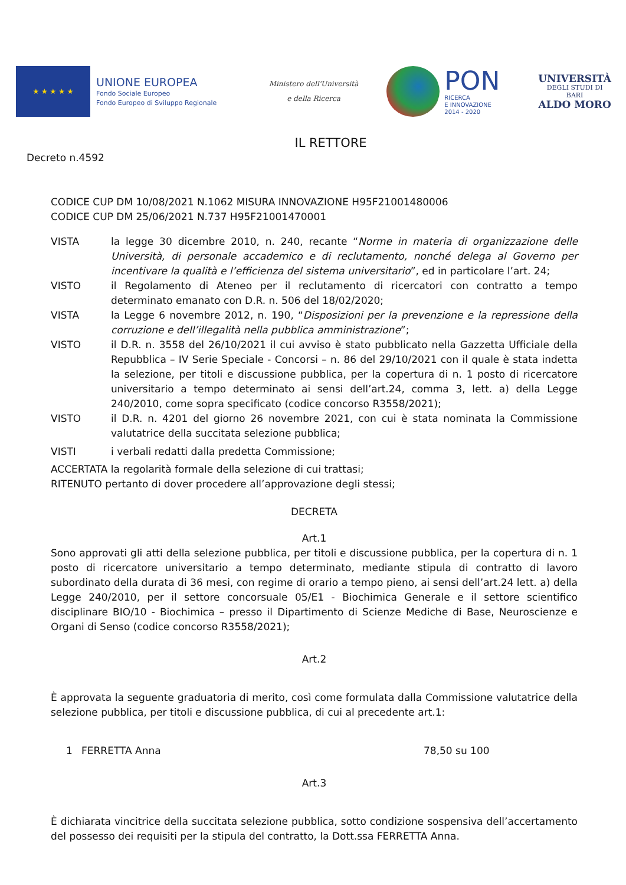★ ★ ★ ★ ★
UNIONE EUROPEA
Fondo Sociale Europeo
Fondo Europeo di Sviluppo Regionale
Ministero dell'Università
e della Ricerca
PON
RICERCA
E INNOVAZIONE
2014 - 2020
UNIVERSITÀ
DEGLI STUDI DI BARI
ALDO MORO
IL RETTORE
Decreto n.4592
CODICE CUP DM 10/08/2021 N.1062 MISURA INNOVAZIONE H95F21001480006
CODICE CUP DM 25/06/2021 N.737 H95F21001470001
VISTA la legge 30 dicembre 2010, n. 240, recante “Norme in materia di organizzazione delle Università, di personale accademico e di reclutamento, nonché delega al Governo per incentivare la qualità e l’efficienza del sistema universitario”, ed in particolare l’art. 24;
VISTO il Regolamento di Ateneo per il reclutamento di ricercatori con contratto a tempo determinato emanato con D.R. n. 506 del 18/02/2020;
VISTA la Legge 6 novembre 2012, n. 190, “Disposizioni per la prevenzione e la repressione della corruzione e dell’illegalità nella pubblica amministrazione”;
VISTO il D.R. n. 3558 del 26/10/2021 il cui avviso è stato pubblicato nella Gazzetta Ufficiale della Repubblica – IV Serie Speciale - Concorsi – n. 86 del 29/10/2021 con il quale è stata indetta la selezione, per titoli e discussione pubblica, per la copertura di n. 1 posto di ricercatore universitario a tempo determinato ai sensi dell’art.24, comma 3, lett. a) della Legge 240/2010, come sopra specificato (codice concorso R3558/2021);
VISTO il D.R. n. 4201 del giorno 26 novembre 2021, con cui è stata nominata la Commissione valutatrice della succitata selezione pubblica;
VISTI i verbali redatti dalla predetta Commissione;
ACCERTATA la regolarità formale della selezione di cui trattasi;
RITENUTO pertanto di dover procedere all’approvazione degli stessi;
DECRETA
Art.1
Sono approvati gli atti della selezione pubblica, per titoli e discussione pubblica, per la copertura di n. 1 posto di ricercatore universitario a tempo determinato, mediante stipula di contratto di lavoro subordinato della durata di 36 mesi, con regime di orario a tempo pieno, ai sensi dell’art.24 lett. a) della Legge 240/2010, per il settore concorsuale 05/E1 - Biochimica Generale e il settore scientifico disciplinare BIO/10 - Biochimica – presso il Dipartimento di Scienze Mediche di Base, Neuroscienze e Organi di Senso (codice concorso R3558/2021);
Art.2
È approvata la seguente graduatoria di merito, così come formulata dalla Commissione valutatrice della selezione pubblica, per titoli e discussione pubblica, di cui al precedente art.1:
1 FERRETTA Anna 78,50 su 100
Art.3
È dichiarata vincitrice della succitata selezione pubblica, sotto condizione sospensiva dell’accertamento del possesso dei requisiti per la stipula del contratto, la Dott.ssa FERRETTA Anna.